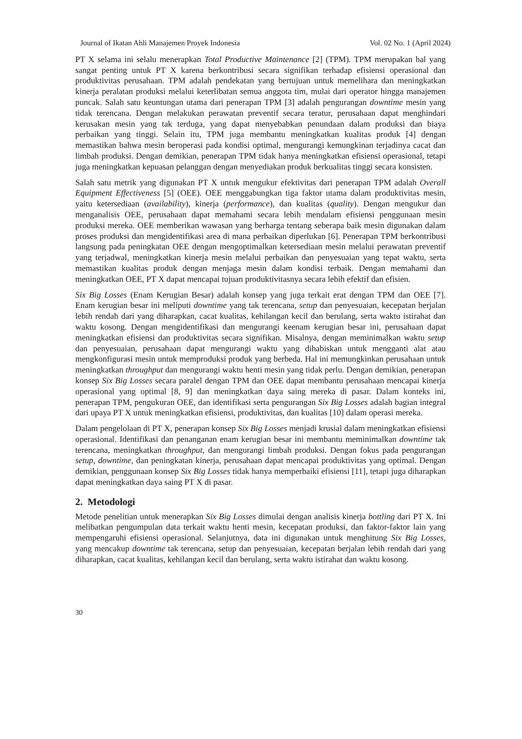Journal of Ikatan Ahli Manajemen Proyek Indonesia Vol. 02 No. 1 (April 2024)
PT X selama ini selalu menerapkan Total Productive Maintenance [2] (TPM). TPM merupakan hal yang sangat penting untuk PT X karena berkontribusi secara signifikan terhadap efisiensi operasional dan produktivitas perusahaan. TPM adalah pendekatan yang bertujuan untuk memelihara dan meningkatkan kinerja peralatan produksi melalui keterlibatan semua anggota tim, mulai dari operator hingga manajemen puncak. Salah satu keuntungan utama dari penerapan TPM [3] adalah pengurangan downtime mesin yang tidak terencana. Dengan melakukan perawatan preventif secara teratur, perusahaan dapat menghindari kerusakan mesin yang tak terduga, yang dapat menyebabkan penundaan dalam produksi dan biaya perbaikan yang tinggi. Selain itu, TPM juga membantu meningkatkan kualitas produk [4] dengan memastikan bahwa mesin beroperasi pada kondisi optimal, mengurangi kemungkinan terjadinya cacat dan limbah produksi. Dengan demikian, penerapan TPM tidak hanya meningkatkan efisiensi operasional, tetapi juga meningkatkan kepuasan pelanggan dengan menyediakan produk berkualitas tinggi secara konsisten.
Salah satu metrik yang digunakan PT X untuk mengukur efektivitas dari penerapan TPM adalah Overall Equipment Effectiveness [5] (OEE). OEE menggabungkan tiga faktor utama dalam produktivitas mesin, yaitu ketersediaan (availability), kinerja (performance), dan kualitas (quality). Dengan mengukur dan menganalisis OEE, perusahaan dapat memahami secara lebih mendalam efisiensi penggunaan mesin produksi mereka. OEE memberikan wawasan yang berharga tentang seberapa baik mesin digunakan dalam proses produksi dan mengidentifikasi area di mana perbaikan diperlukan [6]. Penerapan TPM berkontribusi langsung pada peningkatan OEE dengan mengoptimalkan ketersediaan mesin melalui perawatan preventif yang terjadwal, meningkatkan kinerja mesin melalui perbaikan dan penyesuaian yang tepat waktu, serta memastikan kualitas produk dengan menjaga mesin dalam kondisi terbaik. Dengan memahami dan meningkatkan OEE, PT X dapat mencapai tujuan produktivitasnya secara lebih efektif dan efisien.
Six Big Losses (Enam Kerugian Besar) adalah konsep yang juga terkait erat dengan TPM dan OEE [7]. Enam kerugian besar ini meliputi downtime yang tak terencana, setup dan penyesuaian, kecepatan berjalan lebih rendah dari yang diharapkan, cacat kualitas, kehilangan kecil dan berulang, serta waktu istirahat dan waktu kosong. Dengan mengidentifikasi dan mengurangi keenam kerugian besar ini, perusahaan dapat meningkatkan efisiensi dan produktivitas secara signifikan. Misalnya, dengan meminimalkan waktu setup dan penyesuaian, perusahaan dapat mengurangi waktu yang dihabiskan untuk mengganti alat atau mengkonfigurasi mesin untuk memproduksi produk yang berbeda. Hal ini memungkinkan perusahaan untuk meningkatkan throughput dan mengurangi waktu henti mesin yang tidak perlu. Dengan demikian, penerapan konsep Six Big Losses secara paralel dengan TPM dan OEE dapat membantu perusahaan mencapai kinerja operasional yang optimal [8, 9] dan meningkatkan daya saing mereka di pasar. Dalam konteks ini, penerapan TPM, pengukuran OEE, dan identifikasi serta pengurangan Six Big Losses adalah bagian integral dari upaya PT X untuk meningkatkan efisiensi, produktivitas, dan kualitas [10] dalam operasi mereka.
Dalam pengelolaan di PT X, penerapan konsep Six Big Losses menjadi krusial dalam meningkatkan efisiensi operasional. Identifikasi dan penanganan enam kerugian besar ini membantu meminimalkan downtime tak terencana, meningkatkan throughput, dan mengurangi limbah produksi. Dengan fokus pada pengurangan setup, downtime, dan peningkatan kinerja, perusahaan dapat mencapai produktivitas yang optimal. Dengan demikian, penggunaan konsep Six Big Losses tidak hanya memperbaiki efisiensi [11], tetapi juga diharapkan dapat meningkatkan daya saing PT X di pasar.
2. Metodologi
Metode penelitian untuk menerapkan Six Big Losses dimulai dengan analisis kinerja bottling dari PT X. Ini melibatkan pengumpulan data terkait waktu henti mesin, kecepatan produksi, dan faktor-faktor lain yang mempengaruhi efisiensi operasional. Selanjutnya, data ini digunakan untuk menghitung Six Big Losses, yang mencakup downtime tak terencana, setup dan penyesuaian, kecepatan berjalan lebih rendah dari yang diharapkan, cacat kualitas, kehilangan kecil dan berulang, serta waktu istirahat dan waktu kosong.
30